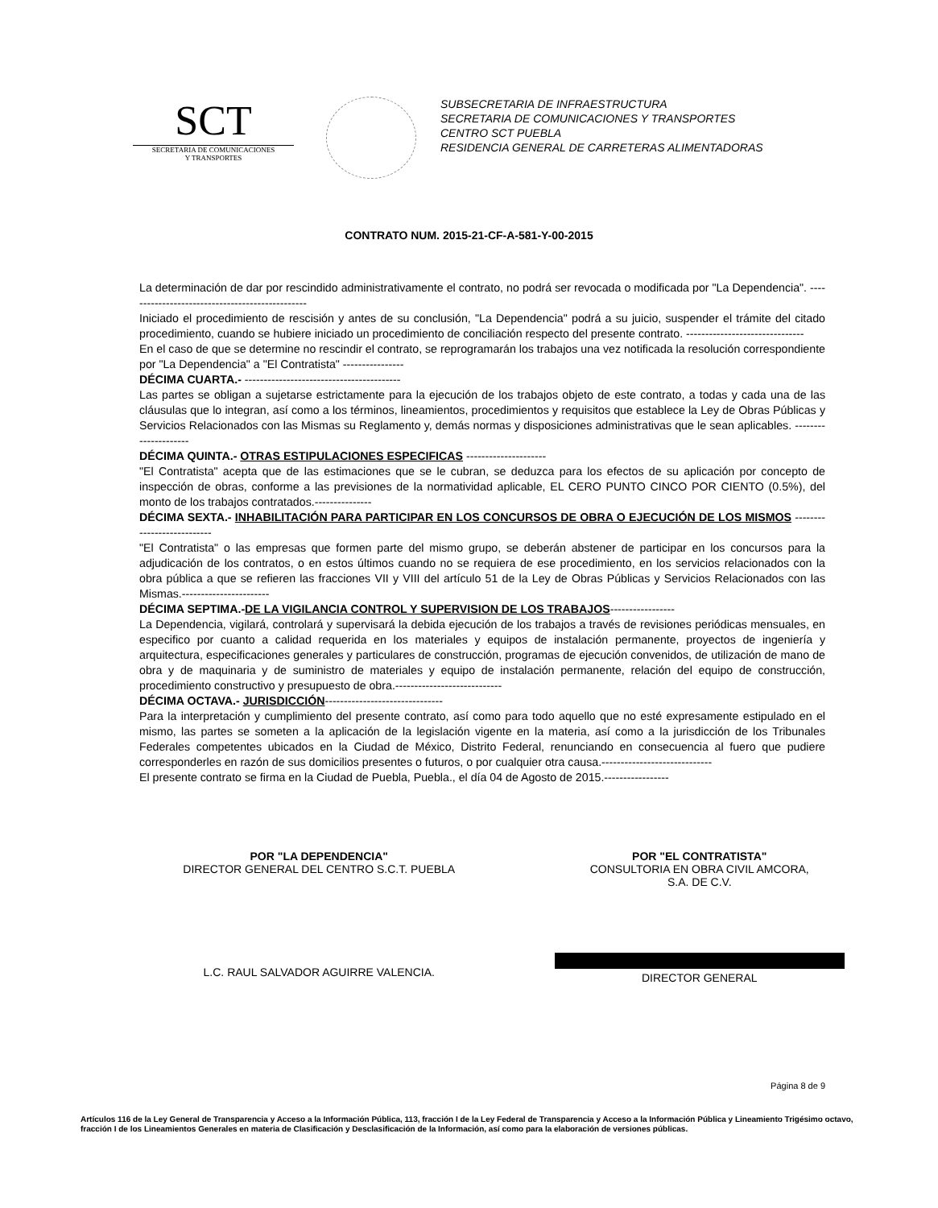SCT
SECRETARIA DE COMUNICACIONES
Y TRANSPORTES
SUBSECRETARIA DE INFRAESTRUCTURA
SECRETARIA DE COMUNICACIONES Y TRANSPORTES
CENTRO SCT PUEBLA
RESIDENCIA GENERAL DE CARRETERAS ALIMENTADORAS
CONTRATO NUM. 2015-21-CF-A-581-Y-00-2015
La determinación de dar por rescindido administrativamente el contrato, no podrá ser revocada o modificada por "La Dependencia". ------------------------------------------------
Iniciado el procedimiento de rescisión y antes de su conclusión, "La Dependencia" podrá a su juicio, suspender el trámite del citado procedimiento, cuando se hubiere iniciado un procedimiento de conciliación respecto del presente contrato. -------------------------------
En el caso de que se determine no rescindir el contrato, se reprogramarán los trabajos una vez notificada la resolución correspondiente por "La Dependencia" a "El Contratista" ----------------
DÉCIMA CUARTA.- -----------------------------------------
Las partes se obligan a sujetarse estrictamente para la ejecución de los trabajos objeto de este contrato, a todas y cada una de las cláusulas que lo integran, así como a los términos, lineamientos, procedimientos y requisitos que establece la Ley de Obras Públicas y Servicios Relacionados con las Mismas su Reglamento y, demás normas y disposiciones administrativas que le sean aplicables. ---------------------
DÉCIMA QUINTA.- OTRAS ESTIPULACIONES ESPECIFICAS ---------------------
"El Contratista" acepta que de las estimaciones que se le cubran, se deduzca para los efectos de su aplicación por concepto de inspección de obras, conforme a las previsiones de la normatividad aplicable, EL CERO PUNTO CINCO POR CIENTO (0.5%), del monto de los trabajos contratados.---------------
DÉCIMA SEXTA.- INHABILITACIÓN PARA PARTICIPAR EN LOS CONCURSOS DE OBRA O EJECUCIÓN DE LOS MISMOS ---------------------------
"El Contratista" o las empresas que formen parte del mismo grupo, se deberán abstener de participar en los concursos para la adjudicación de los contratos, o en estos últimos cuando no se requiera de ese procedimiento, en los servicios relacionados con la obra pública a que se refieren las fracciones VII y VIII del artículo 51 de la Ley de Obras Públicas y Servicios Relacionados con las Mismas.-----------------------
DÉCIMA SEPTIMA.-DE LA VIGILANCIA CONTROL Y SUPERVISION DE LOS TRABAJOS-----------------
La Dependencia, vigilará, controlará y supervisará la debida ejecución de los trabajos a través de revisiones periódicas mensuales, en especifico por cuanto a calidad requerida en los materiales y equipos de instalación permanente, proyectos de ingeniería y arquitectura, especificaciones generales y particulares de construcción, programas de ejecución convenidos, de utilización de mano de obra y de maquinaria y de suministro de materiales y equipo de instalación permanente, relación del equipo de construcción, procedimiento constructivo y presupuesto de obra.----------------------------
DÉCIMA OCTAVA.- JURISDICCIÓN-------------------------------
Para la interpretación y cumplimiento del presente contrato, así como para todo aquello que no esté expresamente estipulado en el mismo, las partes se someten a la aplicación de la legislación vigente en la materia, así como a la jurisdicción de los Tribunales Federales competentes ubicados en la Ciudad de México, Distrito Federal, renunciando en consecuencia al fuero que pudiere corresponderles en razón de sus domicilios presentes o futuros, o por cualquier otra causa.-----------------------------
El presente contrato se firma en la Ciudad de Puebla, Puebla., el día 04 de Agosto de 2015.-----------------
POR "LA DEPENDENCIA"
DIRECTOR GENERAL DEL CENTRO S.C.T. PUEBLA
L.C. RAUL SALVADOR AGUIRRE VALENCIA.
POR "EL CONTRATISTA"
CONSULTORIA EN OBRA CIVIL AMCORA,
S.A. DE C.V.
DIRECTOR GENERAL
Página 8 de 9
Artículos 116 de la Ley General de Transparencia y Acceso a la Información Pública, 113, fracción I de la Ley Federal de Transparencia y Acceso a la Información Pública y Lineamiento Trigésimo octavo, fracción I de los Lineamientos Generales en materia de Clasificación y Desclasificación de la Información, así como para la elaboración de versiones públicas.